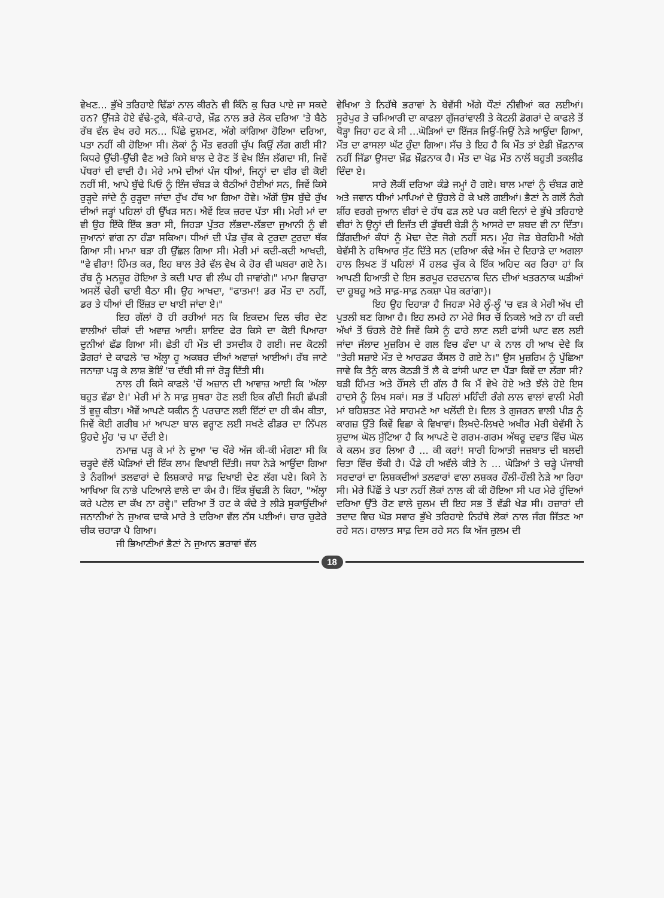ਵੇਖਣ... ਭੁੱਖੇ ਤਰਿਹਾਏ ਢਿੱਡਾਂ ਨਾਲ ਕੀਰਨੇ ਵੀ ਕਿੰਨੇ ਕੁ ਚਿਰ ਪਾਏ ਜਾ ਸਕਦੇ ਹਨ? ਉੱਜੜੇ ਹੋਏ ਵੱਢੇ-ਟੁਕੇ, ਥੱਕੇ-ਹਾਰੇ, ਖ਼ੌਫ਼ ਨਾਲ ਭਰੇ ਲੋਕ ਦਰਿਆ 'ਤੇ ਬੈਠੇ ਰੱਬ ਵੱਲ ਵੇਖ ਰਹੇ ਸਨ... ਪਿੱਛੇ ਦੁਸ਼ਮਣ, ਅੱਗੇ ਕਾਂਗਿਆ ਹੋਇਆ ਦਰਿਆ, ਪਤਾ ਨਹੀਂ ਕੀ ਹੋਇਆ ਸੀ। ਲੋਕਾਂ ਨੂੰ ਮੌਤ ਵਰਗੀ ਚੁੱਪ ਕਿਉਂ ਲੱਗ ਗਈ ਸੀ? ਕਿਧਰੇ ਉੱਚੀ-ਉੱਚੀ ਵੈਣ ਅਤੇ ਕਿਸੇ ਬਾਲ ਦੇ ਰੋਣ ਤੋਂ ਵੇਖ ਇੰਜ ਲੱਗਦਾ ਸੀ, ਜਿਵੇਂ ਪੱਥਰਾਂ ਦੀ ਵਾਦੀ ਹੈ। ਮੇਰੇ ਮਾਮੇ ਦੀਆਂ ਪੰਜ ਧੀਆਂ, ਜਿਨ੍ਹਾਂ ਦਾ ਵੀਰ ਵੀ ਕੋਈ ਨਹੀਂ ਸੀ, ਆਪੇ ਬੁੱਢੇ ਪਿਓ ਨੂੰ ਇੰਜ ਚੰਬੜ ਕੇ ਬੈਠੀਆਂ ਹੋਈਆਂ ਸਨ, ਜਿਵੇਂ ਕਿਸੇ ਰੁੜ੍ਹਦੇ ਜਾਂਦੇ ਨੂੰ ਰੁੜ੍ਹਦਾ ਜਾਂਦਾ ਰੁੱਖ ਹੱਥ ਆ ਗਿਆ ਹੋਵੇ। ਅੱਗੋਂ ਉਸ ਬੁੱਢੇ ਰੁੱਖ ਦੀਆਂ ਜੜ੍ਹਾਂ ਪਹਿਲਾਂ ਹੀ ਉੱਖੜ ਸਨ। ਐਵੇਂ ਇਕ ਜ਼ਰਦ ਪੱਤਾ ਸੀ। ਮੇਰੀ ਮਾਂ ਦਾ ਵੀ ਉਹ ਇੱਕੋ ਇੱਕ ਭਰਾ ਸੀ, ਜਿਹੜਾ ਪੁੱਤਰ ਲੱਭਦਾ-ਲੱਭਦਾ ਜੁਆਨੀ ਨੂੰ ਵੀ ਜੁਆਨਾਂ ਵਾਂਗ ਨਾ ਹੰਡਾ ਸਕਿਆ। ਧੀਆਂ ਦੀ ਪੰਡ ਚੁੱਕ ਕੇ ਟੁਰਦਾ ਟੁਰਦਾ ਥੱਕ ਗਿਆ ਸੀ। ਮਾਮਾ ਬੜਾ ਹੀ ਉੱਛਲ ਗਿਆ ਸੀ। ਮੇਰੀ ਮਾਂ ਕਦੀ-ਕਦੀ ਆਖਦੀ, "ਵੇ ਵੀਰਾ! ਹਿੰਮਤ ਕਰ, ਇਹ ਬਾਲ ਤੇਰੇ ਵੱਲ ਵੇਖ ਕੇ ਹੋਰ ਵੀ ਘਬਰਾ ਗਏ ਨੇ। ਰੱਬ ਨੂੰ ਮਨਜ਼ੂਰ ਹੋਇਆ ਤੇ ਕਦੀ ਪਾਰ ਵੀ ਲੰਘ ਹੀ ਜਾਵਾਂਗੇ।" ਮਾਮਾ ਵਿਚਾਰਾ ਅਸਲੋਂ ਢੇਰੀ ਢਾਈ ਬੈਠਾ ਸੀ। ਉਹ ਆਖਦਾ, "ਫਾਤਮਾ! ਡਰ ਮੌਤ ਦਾ ਨਹੀਂ, ਡਰ ਤੇ ਧੀਆਂ ਦੀ ਇੱਜ਼ਤ ਦਾ ਖਾਈ ਜਾਂਦਾ ਏ।"
ਇਹ ਗੱਲਾਂ ਹੋ ਹੀ ਰਹੀਆਂ ਸਨ ਕਿ ਇਕਦਮ ਦਿਲ ਚੀਰ ਦੇਣ ਵਾਲੀਆਂ ਚੀਕਾਂ ਦੀ ਅਵਾਜ਼ ਆਈ। ਸ਼ਾਇਦ ਫੇਰ ਕਿਸੇ ਦਾ ਕੋਈ ਪਿਆਰਾ ਦੁਨੀਆਂ ਛੱਡ ਗਿਆ ਸੀ। ਛੇਤੀ ਹੀ ਮੌਤ ਦੀ ਤਸਦੀਕ ਹੋ ਗਈ। ਜਦ ਕੋਟਲੀ ਡੋਗਰਾਂ ਦੇ ਕਾਫਲੇ 'ਚ ਅੱਲ੍ਹਾ ਹੂ ਅਕਬਰ ਦੀਆਂ ਅਵਾਜ਼ਾਂ ਆਈਆਂ। ਰੱਬ ਜਾਣੇ ਜਨਾਜ਼ਾ ਪੜ੍ਹ ਕੇ ਲਾਸ਼ ਭੋਇੰ 'ਚ ਦੱਬੀ ਸੀ ਜਾਂ ਰੋੜ੍ਹ ਦਿੱਤੀ ਸੀ।
ਨਾਲ ਹੀ ਕਿਸੇ ਕਾਫਲੇ 'ਚੋਂ ਅਜ਼ਾਨ ਦੀ ਆਵਾਜ਼ ਆਈ ਕਿ 'ਅੱਲਾ ਬਹੁਤ ਵੱਡਾ ਏ।' ਮੇਰੀ ਮਾਂ ਨੇ ਸਾਫ਼ ਸੁਥਰਾ ਹੋਣ ਲਈ ਇਕ ਗੰਦੀ ਜਿਹੀ ਛੱਪੜੀ ਤੋਂ ਵੁਜ਼ੂ ਕੀਤਾ। ਐਵੇਂ ਆਪਣੇ ਯਕੀਨ ਨੂੰ ਪਰਚਾਣ ਲਈ ਇੱਟਾਂ ਦਾ ਹੀ ਕੰਮ ਕੀਤਾ, ਜਿਵੇਂ ਕੋਈ ਗਰੀਬ ਮਾਂ ਆਪਣਾ ਬਾਲ ਵਰ੍ਹਾਣ ਲਈ ਸਖਣੇ ਫੀਡਰ ਦਾ ਨਿੱਪਲ ਉਹਦੇ ਮੂੰਹ 'ਚ ਪਾ ਦੇਂਦੀ ਏ।
ਨਮਾਜ਼ ਪੜ੍ਹ ਕੇ ਮਾਂ ਨੇ ਦੁਆ 'ਚ ਖੌਰੇ ਅੱਜ ਕੀ-ਕੀ ਮੰਗਣਾ ਸੀ ਕਿ ਚੜ੍ਹਦੇ ਵੱਲੋਂ ਘੋੜਿਆਂ ਦੀ ਇੱਕ ਲਾਮ ਵਿਖਾਈ ਦਿੱਤੀ। ਜਥਾ ਨੇੜੇ ਆਉਂਦਾ ਗਿਆ ਤੇ ਨੰਗੀਆਂ ਤਲਵਾਰਾਂ ਦੇ ਲਿਸ਼ਕਾਰੇ ਸਾਫ਼ ਦਿਖਾਈ ਦੇਣ ਲੱਗ ਪਏ। ਕਿਸੇ ਨੇ ਆਖਿਆ ਕਿ ਨਾਭੇ ਪਟਿਆਲੇ ਵਾਲੇ ਦਾ ਕੰਮ ਹੈ। ਇੱਕ ਬੁੱਢੜੀ ਨੇ ਕਿਹਾ, "ਅੱਲ੍ਹਾ ਕਰੇ ਪਟੇਲ ਦਾ ਕੱਖ ਨਾ ਰਵ੍ਹੇ।" ਦਰਿਆ ਤੋਂ ਹਟ ਕੇ ਕੰਢੇ ਤੇ ਲੀੜੇ ਸੁਕਾਉਂਦੀਆਂ ਜਨਾਨੀਆਂ ਨੇ ਜੁਆਕ ਢਾਕੇ ਮਾਰੇ ਤੇ ਦਰਿਆ ਵੱਲ ਨੱਸ ਪਈਆਂ। ਚਾਰ ਚੁਫੇਰੇ ਚੀਕ ਚਹਾੜਾ ਪੈ ਗਿਆ।
ਜੀ ਭਿਆਣੀਆਂ ਭੈਣਾਂ ਨੇ ਜੁਆਨ ਭਰਾਵਾਂ ਵੱਲ
ਵੇਖਿਆ ਤੇ ਨਿਹੱਥੇ ਭਰਾਵਾਂ ਨੇ ਬੇਵੱਸੀ ਅੱਗੇ ਧੌਣਾਂ ਨੀਵੀਆਂ ਕਰ ਲਈਆਂ। ਸੂਰੇਪੁਰ ਤੇ ਚਮਿਆਰੀ ਦਾ ਕਾਫਲਾ ਗੁੱਜਰਾਂਵਾਲੀ ਤੇ ਕੋਟਲੀ ਡੋਗਰਾਂ ਦੇ ਕਾਫਲੇ ਤੋਂ ਥੋੜ੍ਹਾ ਜਿਹਾ ਹਟ ਕੇ ਸੀ ...ਘੋੜਿਆਂ ਦਾ ਇੱਜੜ ਜਿਉਂ-ਜਿਉਂ ਨੇੜੇ ਆਉਂਦਾ ਗਿਆ, ਮੌਤ ਦਾ ਫਾਸਲਾ ਘੱਟ ਹੁੰਦਾ ਗਿਆ। ਸੱਚ ਤੇ ਇਹ ਹੈ ਕਿ ਮੌਤ ਤਾਂ ਏਡੀ ਖ਼ੌਫ਼ਨਾਕ ਨਹੀਂ ਜਿੱਡਾ ਉਸਦਾ ਖ਼ੌਫ਼ ਖ਼ੌਫ਼ਨਾਕ ਹੈ। ਮੌਤ ਦਾ ਖੋਫ਼ ਮੌਤ ਨਾਲੋਂ ਬਹੁਤੀ ਤਕਲੀਫ ਦਿੰਦਾ ਏ।
ਸਾਰੇ ਲੋਕੀਂ ਦਰਿਆ ਕੰਡੇ ਜਮ੍ਹਾਂ ਹੋ ਗਏ। ਬਾਲ ਮਾਵਾਂ ਨੂੰ ਚੰਬੜ ਗਏ ਅਤੇ ਜਵਾਨ ਧੀਆਂ ਮਾਪਿਆਂ ਦੇ ਉਹਲੇ ਹੋ ਕੇ ਖਲੋ ਗਈਆਂ। ਭੈਣਾਂ ਨੇ ਗਲੋਂ ਨੰਗੇ ਸ਼ੀਂਹ ਵਰਗੇ ਜੁਆਨ ਵੀਰਾਂ ਦੇ ਹੱਥ ਫੜ ਲਏ ਪਰ ਕਈ ਦਿਨਾਂ ਦੇ ਭੁੱਖੇ ਤਰਿਹਾਏ ਵੀਰਾਂ ਨੇ ਉਨ੍ਹਾਂ ਦੀ ਇਜੱਤ ਦੀ ਡੁੱਬਦੀ ਬੇੜੀ ਨੂੰ ਆਸਰੇ ਦਾ ਸ਼ਬਦ ਵੀ ਨਾ ਦਿੱਤਾ। ਡਿੱਗਦੀਆਂ ਕੰਧਾਂ ਨੂੰ ਮੋਢਾ ਦੇਣ ਜੋਗੇ ਨਹੀਂ ਸਨ। ਮੂੰਹ ਜੋੜ ਬੇਰਹਿਮੀ ਅੱਗੇ ਬੇਵੱਸੀ ਨੇ ਹਥਿਆਰ ਸੁੱਟ ਦਿੱਤੇ ਸਨ (ਦਰਿਆ ਕੰਢੇ ਅੱਜ ਦੇ ਦਿਹਾੜੇ ਦਾ ਅਗਲਾ ਹਾਲ ਲਿਖਣ ਤੋਂ ਪਹਿਲਾਂ ਮੈਂ ਹਲਫ ਚੁੱਕ ਕੇ ਇੱਕ ਅਹਿਦ ਕਰ ਰਿਹਾ ਹਾਂ ਕਿ ਆਪਣੀ ਹਿਆਤੀ ਦੇ ਇਸ ਭਰਪੂਰ ਦਰਦਨਾਕ ਦਿਨ ਦੀਆਂ ਖਤਰਨਾਕ ਘੜੀਆਂ ਦਾ ਹੂਬਹੂ ਅਤੇ ਸਾਫ਼-ਸਾਫ਼ ਨਕਸ਼ਾ ਪੇਸ਼ ਕਰਾਂਗਾ)।
ਇਹ ਉਹ ਦਿਹਾੜਾ ਹੈ ਜਿਹੜਾ ਮੇਰੇ ਲੂੰ-ਲੂੰ 'ਚ ਵੜ ਕੇ ਮੇਰੀ ਅੱਖ ਦੀ ਪੁਤਲੀ ਬਣ ਗਿਆ ਹੈ। ਇਹ ਲਮਹੇ ਨਾ ਮੇਰੇ ਸਿਰ ਚੋਂ ਨਿਕਲੇ ਅਤੇ ਨਾ ਹੀ ਕਦੀ ਅੱਖਾਂ ਤੋਂ ਓਹਲੇ ਹੋਏ ਜਿਵੇਂ ਕਿਸੇ ਨੂੰ ਫਾਹੇ ਲਾਣ ਲਈ ਫਾਂਸੀ ਘਾਟ ਵਲ ਲਈ ਜਾਂਦਾ ਜੱਲਾਦ ਮੁਜ਼ਰਿਮ ਦੇ ਗਲ ਵਿਚ ਫੰਦਾ ਪਾ ਕੇ ਨਾਲ ਹੀ ਆਖ ਦੇਵੇ ਕਿ "ਤੇਰੀ ਸਜ਼ਾਏ ਮੌਤ ਦੇ ਆਰਡਰ ਕੈਂਸਲ ਹੋ ਗਏ ਨੇ।" ਉਸ ਮੁਜ਼ਰਿਮ ਨੂੰ ਪੁੱਛਿਆ ਜਾਵੇ ਕਿ ਤੈਨੂੰ ਕਾਲ ਕੋਠੜੀ ਤੋਂ ਲੈ ਕੇ ਫਾਂਸੀ ਘਾਟ ਦਾ ਪੈਂਡਾ ਕਿਵੇਂ ਦਾ ਲੱਗਾ ਸੀ? ਬੜੀ ਹਿੰਮਤ ਅਤੇ ਹੌਂਸਲੇ ਦੀ ਗੱਲ ਹੈ ਕਿ ਮੈਂ ਵੇਖੇ ਹੋਏ ਅਤੇ ਝੱਲੇ ਹੋਏ ਇਸ ਹਾਦਸੇ ਨੂੰ ਲਿਖ ਸਕਾਂ। ਸਭ ਤੋਂ ਪਹਿਲਾਂ ਮਹਿੰਦੀ ਰੰਗੇ ਲਾਲ ਵਾਲਾਂ ਵਾਲੀ ਮੇਰੀ ਮਾਂ ਬਹਿਸ਼ਤਣ ਮੇਰੇ ਸਾਹਮਣੇ ਆ ਖਲੋਂਦੀ ਏ। ਦਿਲ ਤੇ ਗੁਜਰਨ ਵਾਲੀ ਪੀੜ ਨੂੰ ਕਾਗਜ਼ ਉੱਤੇ ਕਿਵੇਂ ਵਿਛਾ ਕੇ ਵਿਖਾਵਾਂ। ਲਿਖਦੇ-ਲਿਖਦੇ ਅਖੀਰ ਮੇਰੀ ਬੇਵੱਸੀ ਨੇ ਸ਼ੁਦਾਅ ਘੋਲ ਸੁੱਟਿਆ ਹੈ ਕਿ ਆਪਣੇ ਦੋ ਗਰਮ-ਗਰਮ ਅੱਥਰੂ ਦਵਾਤ ਵਿੱਚ ਘੋਲ ਕੇ ਕਲਮ ਭਰ ਲਿਆ ਹੈ ... ਕੀ ਕਰਾਂ! ਸਾਰੀ ਹਿਆਤੀ ਜਜ਼ਬਾਤ ਦੀ ਬਲਦੀ ਚਿਤਾ ਵਿੱਚ ਝੋਂਕੀ ਹੈ। ਪੈਂਡੇ ਹੀ ਅਵੱਲੇ ਕੀਤੇ ਨੇ ... ਘੋੜਿਆਂ ਤੇ ਚੜ੍ਹੇ ਪੰਜਾਬੀ ਸਰਦਾਰਾਂ ਦਾ ਲਿਸ਼ਕਦੀਆਂ ਤਲਵਾਰਾਂ ਵਾਲਾ ਲਸ਼ਕਰ ਹੌਲੀ-ਹੌਲੀ ਨੇੜੇ ਆ ਰਿਹਾ ਸੀ। ਮੇਰੇ ਪਿੱਛੋਂ ਤੇ ਪਤਾ ਨਹੀਂ ਲੋਕਾਂ ਨਾਲ ਕੀ ਕੀ ਹੋਇਆ ਸੀ ਪਰ ਮੇਰੇ ਹੁੰਦਿਆਂ ਦਰਿਆ ਉੱਤੇ ਹੋਣ ਵਾਲੇ ਜ਼ੁਲਮ ਦੀ ਇਹ ਸਭ ਤੋਂ ਵੱਡੀ ਖੇਡ ਸੀ। ਹਜ਼ਾਰਾਂ ਦੀ ਤਦਾਦ ਵਿਚ ਘੋੜ ਸਵਾਰ ਭੁੱਖੇ ਤਰਿਹਾਏ ਨਿਹੱਥੇ ਲੋਕਾਂ ਨਾਲ ਜੰਗ ਜਿੱਤਣ ਆ ਰਹੇ ਸਨ। ਹਾਲਾਤ ਸਾਫ਼ ਦਿਸ ਰਹੇ ਸਨ ਕਿ ਅੱਜ ਜ਼ੁਲਮ ਦੀ
18